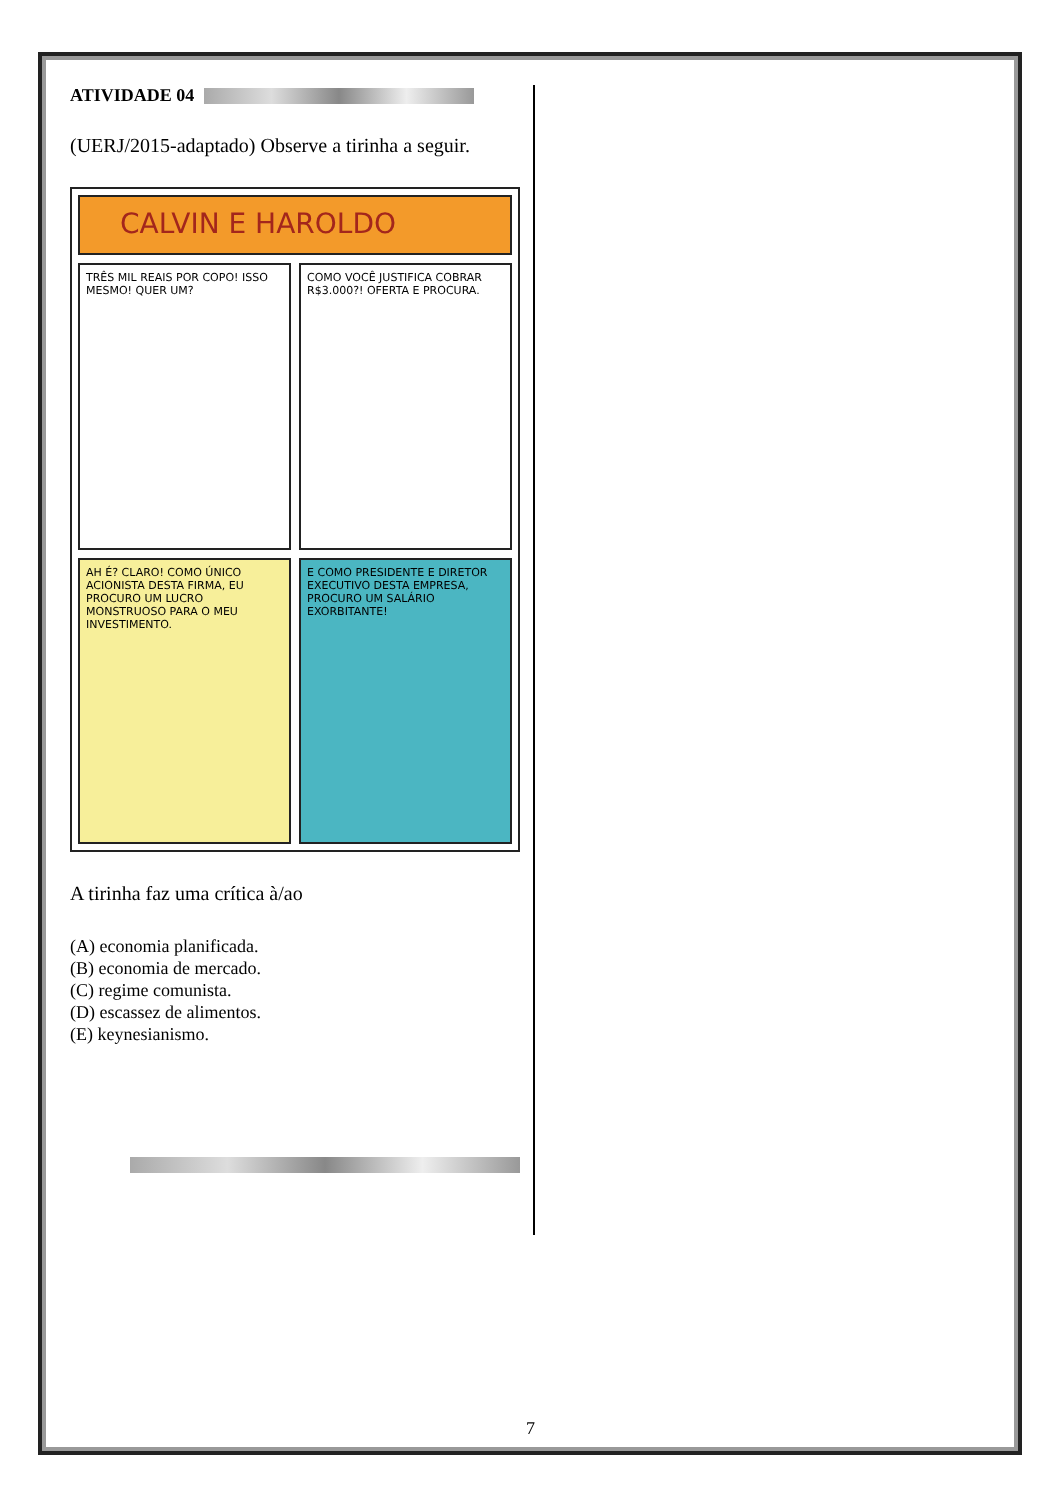ATIVIDADE 04
(UERJ/2015-adaptado) Observe a tirinha a seguir.
CALVIN E HAROLDO
TRÊS MIL REAIS POR COPO! ISSO MESMO! QUER UM?
COMO VOCÊ JUSTIFICA COBRAR R$3.000?! OFERTA E PROCURA.
AH É? CLARO! COMO ÚNICO ACIONISTA DESTA FIRMA, EU PROCURO UM LUCRO MONSTRUOSO PARA O MEU INVESTIMENTO.
E COMO PRESIDENTE E DIRETOR EXECUTIVO DESTA EMPRESA, PROCURO UM SALÁRIO EXORBITANTE!
A tirinha faz uma crítica à/ao
(A) economia planificada.
(B) economia de mercado.
(C) regime comunista.
(D) escassez de alimentos.
(E) keynesianismo.
7